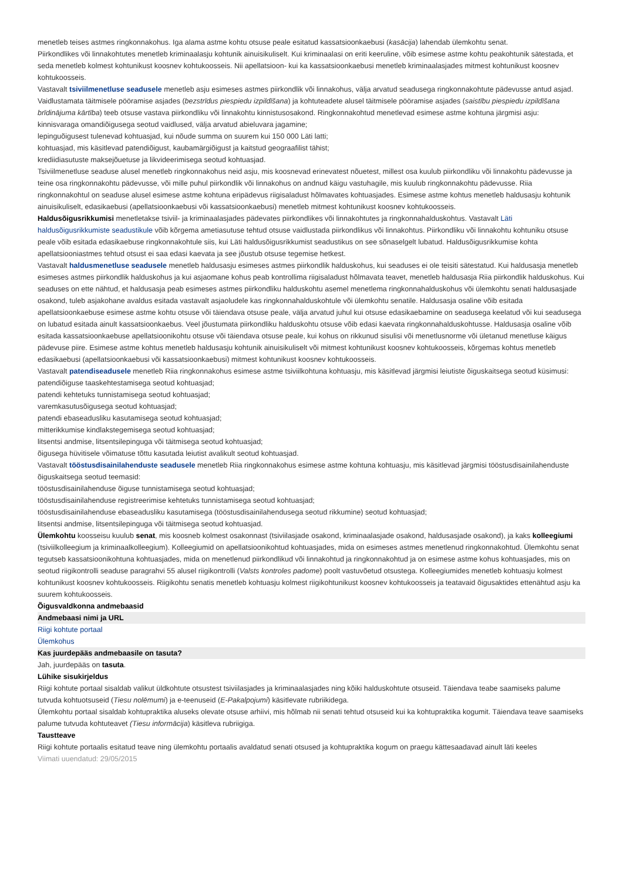menetleb teises astmes ringkonnakohus. Iga alama astme kohtu otsuse peale esitatud kassatsioonkaebusi (kasācija) lahendab ülemkohtu senat.
Piirkondlikes või linnakohtutes menetleb kriminaalasju kohtunik ainuisikuliselt. Kui kriminaalasi on eriti keeruline, võib esimese astme kohtu peakohtunik sätestada, et seda menetleb kolmest kohtunikust koosnev kohtukoosseis. Nii apellatsioon- kui ka kassatsioonkaebusi menetleb kriminaalasjades mitmest kohtunikust koosnev kohtukoosseis.
Vastavalt tsiviilmenetluse seadusele menetleb asju esimeses astmes piirkondlik või linnakohus, välja arvatud seadusega ringkonnakohtute pädevusse antud asjad. Vaidlustamata täitmisele pööramise asjades (bezstrīdus piespiedu izpildīšana) ja kohtuteadete alusel täitmisele pööramise asjades (saistību piespiedu izpildīšana brīdinājuma kārtība) teeb otsuse vastava piirkondliku või linnakohtu kinnistusosakond. Ringkonnakohtud menetlevad esimese astme kohtuna järgmisi asju:
kinnisvaraga omandiõigusega seotud vaidlused, välja arvatud abieluvara jagamine;
lepinguõigusest tulenevad kohtuasjad, kui nõude summa on suurem kui 150 000 Läti latti;
kohtuasjad, mis käsitlevad patendiõigust, kaubamärgiõigust ja kaitstud geograafilist tähist;
krediidiasutuste maksejõuetuse ja likvideerimisega seotud kohtuasjad.
Tsiviilmenetluse seaduse alusel menetleb ringkonnakohus neid asju, mis koosnevad erinevatest nõuetest, millest osa kuulub piirkondliku või linnakohtu pädevusse ja teine osa ringkonnakohtu pädevusse, või mille puhul piirkondlik või linnakohus on andnud käigu vastuhagile, mis kuulub ringkonnakohtu pädevusse. Riia ringkonnakohtul on seaduse alusel esimese astme kohtuna eripädevus riigisaladust hõlmavates kohtuasjades. Esimese astme kohtus menetleb haldusasju kohtunik ainuisikuliselt, edasikaebusi (apellatsioonkaebusi või kassatsioonkaebusi) menetleb mitmest kohtunikust koosnev kohtukoosseis.
Haldusõigusrikkumisi menetletakse tsiviil- ja kriminaalasjades pädevates piirkondlikes või linnakohtutes ja ringkonnahalduskohtus. Vastavalt Läti haldusõigusrikkumiste seadustikule võib kõrgema ametiasutuse tehtud otsuse vaidlustada piirkondlikus või linnakohtus. Piirkondliku või linnakohtu kohtuniku otsuse peale võib esitada edasikaebuse ringkonnakohtule siis, kui Läti haldusõigusrikkumist seadustikus on see sõnaselgelt lubatud. Haldusõigusrikkumise kohta apellatsiooniastmes tehtud otsust ei saa edasi kaevata ja see jõustub otsuse tegemise hetkest.
Vastavalt haldusmenetluse seadusele menetleb haldusasju esimeses astmes piirkondlik halduskohus, kui seaduses ei ole teisiti sätestatud. Kui haldusasja menetleb esimeses astmes piirkondlik halduskohus ja kui asjaomane kohus peab kontrollima riigisaladust hõlmavata teavet, menetleb haldusasja Riia piirkondlik halduskohus. Kui seaduses on ette nähtud, et haldusasja peab esimeses astmes piirkondliku halduskohtu asemel menetlema ringkonnahalduskohus või ülemkohtu senati haldusasjade osakond, tuleb asjakohane avaldus esitada vastavalt asjaoludele kas ringkonnahalduskohtule või ülemkohtu senatile. Haldusasja osaline võib esitada apellatsioonkaebuse esimese astme kohtu otsuse või täiendava otsuse peale, välja arvatud juhul kui otsuse edasikaebamine on seadusega keelatud või kui seadusega on lubatud esitada ainult kassatsioonkaebus. Veel jõustumata piirkondliku halduskohtu otsuse võib edasi kaevata ringkonnahalduskohtusse. Haldusasja osaline võib esitada kassatsioonkaebuse apellatsioonikohtu otsuse või täiendava otsuse peale, kui kohus on rikkunud sisulisi või menetlusnorme või ületanud menetluse käigus pädevuse piire. Esimese astme kohtus menetleb haldusasju kohtunik ainuisikuliselt või mitmest kohtunikust koosnev kohtukoosseis, kõrgemas kohtus menetleb edasikaebusi (apellatsioonkaebusi või kassatsioonkaebusi) mitmest kohtunikust koosnev kohtukoosseis.
Vastavalt patendiseadusele menetleb Riia ringkonnakohus esimese astme tsiviilkohtuna kohtuasju, mis käsitlevad järgmisi leiutiste õiguskaitsega seotud küsimusi:
patendiõiguse taaskehtestamisega seotud kohtuasjad;
patendi kehtetuks tunnistamisega seotud kohtuasjad;
varemkasutusõigusega seotud kohtuasjad;
patendi ebaseadusliku kasutamisega seotud kohtuasjad;
mitterikkumise kindlakstegemisega seotud kohtuasjad;
litsentsi andmise, litsentsilepinguga või täitmisega seotud kohtuasjad;
õigusega hüvitisele võimatuse tõttu kasutada leiutist avalikult seotud kohtuasjad.
Vastavalt tööstusdisainilahenduste seadusele menetleb Riia ringkonnakohus esimese astme kohtuna kohtuasju, mis käsitlevad järgmisi tööstusdisainilahenduste õiguskaitsega seotud teemasid:
tööstusdisainilahenduse õiguse tunnistamisega seotud kohtuasjad;
tööstusdisainilahenduse registreerimise kehtetuks tunnistamisega seotud kohtuasjad;
tööstusdisainilahenduse ebaseadusliku kasutamisega (tööstusdisainilahendusega seotud rikkumine) seotud kohtuasjad;
litsentsi andmise, litsentsilepinguga või täitmisega seotud kohtuasjad.
Ülemkohtu koosseisu kuulub senat, mis koosneb kolmest osakonnast (tsiviilasjade osakond, kriminaalasjade osakond, haldusasjade osakond), ja kaks kolleegiumi (tsiviilkolleegium ja kriminaalkolleegium). Kolleegiumid on apellatsioonikohtud kohtuasjades, mida on esimeses astmes menetlenud ringkonnakohtud. Ülemkohtu senat tegutseb kassatsioonikohtuna kohtuasjades, mida on menetlenud piirkondlikud või linnakohtud ja ringkonnakohtud ja on esimese astme kohus kohtuasjades, mis on seotud riigikontrolli seaduse paragrahvi 55 alusel riigikontrolli (Valsts kontroles padome) poolt vastuvõetud otsustega. Kolleegiumides menetleb kohtuasju kolmest kohtunikust koosnev kohtukoosseis. Riigikohtu senatis menetleb kohtuasju kolmest riigikohtunikust koosnev kohtukoosseis ja teatavaid õigusaktides ettenähtud asju ka suurem kohtukoosseis.
Õigusvaldkonna andmebaasid
Andmebaasi nimi ja URL
Riigi kohtute portaal
Ülemkohus
Kas juurdepääs andmebaasile on tasuta?
Jah, juurdepääs on tasuta.
Lühike sisukirjeldus
Riigi kohtute portaal sisaldab valikut üldkohtute otsustest tsiviilasjades ja kriminaalasjades ning kõiki halduskohtute otsuseid. Täiendava teabe saamiseks palume tutvuda kohtuotsuseid (Tiesu nolēmumi) ja e-teenuseid (E-Pakalpojumi) käsitlevate rubriikidega.
Ülemkohtu portaal sisaldab kohtupraktika aluseks olevate otsuse arhiivi, mis hõlmab nii senati tehtud otsuseid kui ka kohtupraktika kogumit. Täiendava teave saamiseks palume tutvuda kohtuteavet (Tiesu informācija) käsitleva rubriigiga.
Taustteave
Riigi kohtute portaalis esitatud teave ning ülemkohtu portaalis avaldatud senati otsused ja kohtupraktika kogum on praegu kättesaadavad ainult läti keeles
Viimati uuendatud: 29/05/2015